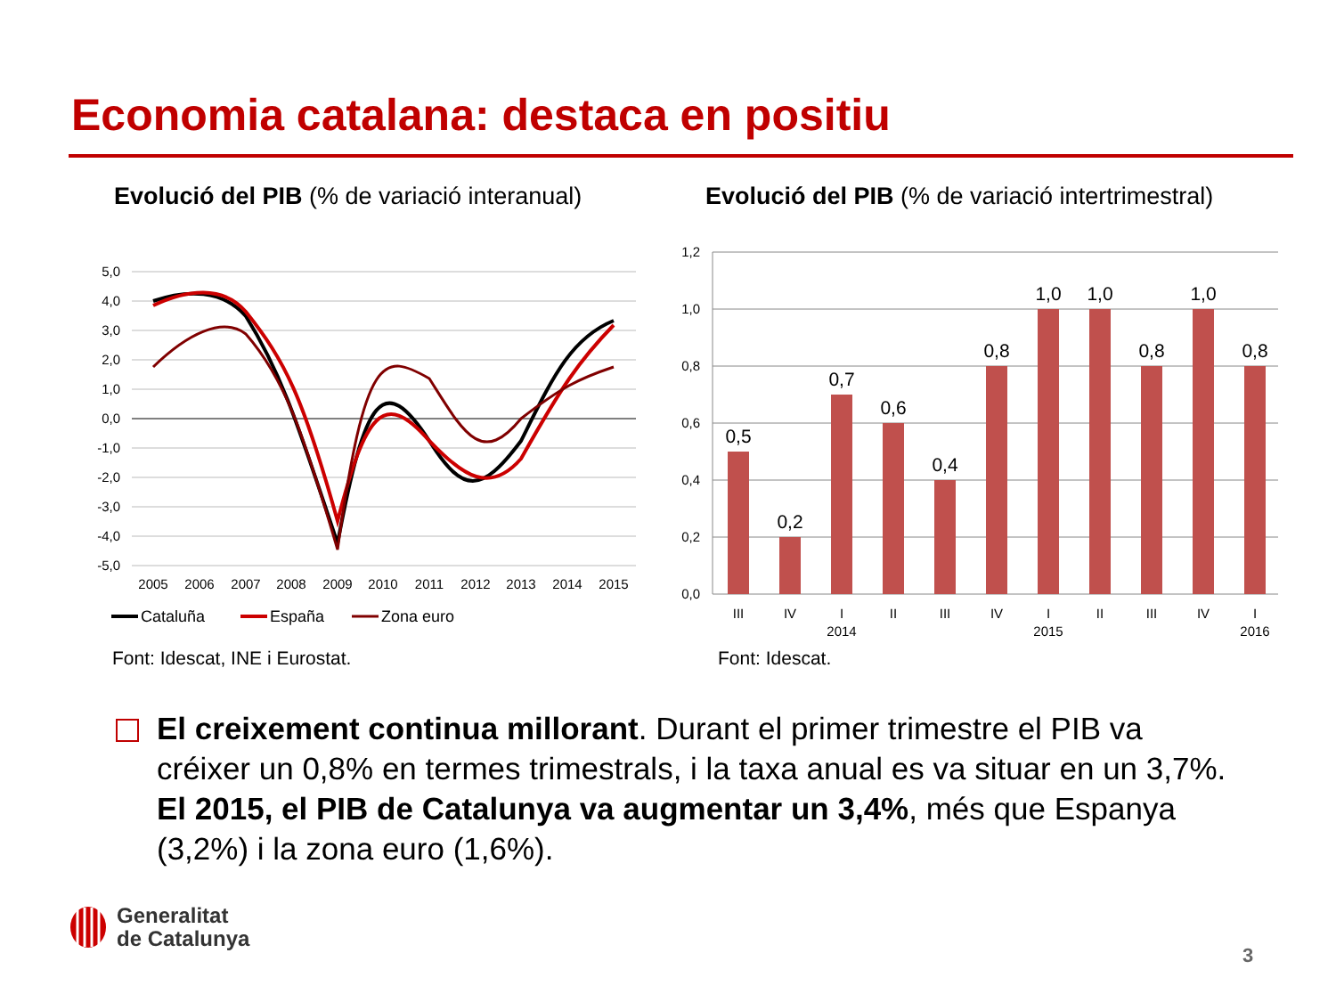Economia catalana: destaca en positiu
Evolució del PIB (% de variació interanual)
Evolució del PIB (% de variació intertrimestral)
5,0
4,0
3,0
2,0
1,0
0,0
-1,0
-2,0
-3,0
-4,0
-5,0
2005
2006
2007
2008
2009
2010
2011
2012
2013
2014
2015
Cataluña
España
Zona euro
1,2
1,0
0,8
0,6
0,4
0,2
0,0
0,5
0,2
0,7
0,6
0,4
0,8
1,0
1,0
0,8
1,0
0,8
III
IV
I
II
III
IV
I
II
III
IV
I
2014
2015
2016
Font: Idescat, INE i Eurostat. Font: Idescat.
El creixement continua millorant. Durant el primer trimestre el PIB va créixer un 0,8% en termes trimestrals, i la taxa anual es va situar en un 3,7%. El 2015, el PIB de Catalunya va augmentar un 3,4%, més que Espanya (3,2%) i la zona euro (1,6%).
Generalitat
de Catalunya
3